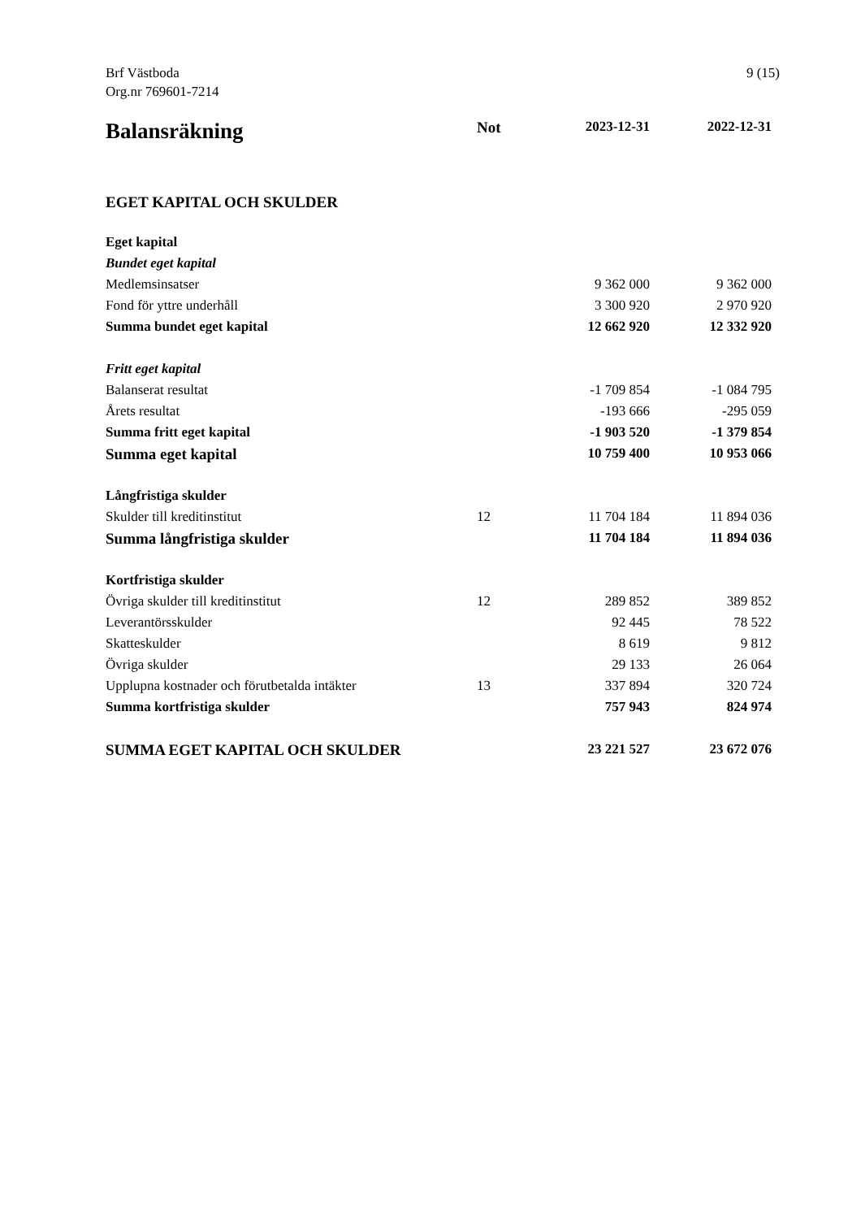Brf Västboda
Org.nr 769601-7214
9 (15)
| Balansräkning | Not | 2023-12-31 | 2022-12-31 |
| --- | --- | --- | --- |
| EGET KAPITAL OCH SKULDER | | | |
| Eget kapital | | | |
| Bundet eget kapital | | | |
| Medlemsinsatser | | 9 362 000 | 9 362 000 |
| Fond för yttre underhåll | | 3 300 920 | 2 970 920 |
| Summa bundet eget kapital | | 12 662 920 | 12 332 920 |
| Fritt eget kapital | | | |
| Balanserat resultat | | -1 709 854 | -1 084 795 |
| Årets resultat | | -193 666 | -295 059 |
| Summa fritt eget kapital | | -1 903 520 | -1 379 854 |
| Summa eget kapital | | 10 759 400 | 10 953 066 |
| Långfristiga skulder | | | |
| Skulder till kreditinstitut | 12 | 11 704 184 | 11 894 036 |
| Summa långfristiga skulder | | 11 704 184 | 11 894 036 |
| Kortfristiga skulder | | | |
| Övriga skulder till kreditinstitut | 12 | 289 852 | 389 852 |
| Leverantörsskulder | | 92 445 | 78 522 |
| Skatteskulder | | 8 619 | 9 812 |
| Övriga skulder | | 29 133 | 26 064 |
| Upplupna kostnader och förutbetalda intäkter | 13 | 337 894 | 320 724 |
| Summa kortfristiga skulder | | 757 943 | 824 974 |
| SUMMA EGET KAPITAL OCH SKULDER | | 23 221 527 | 23 672 076 |